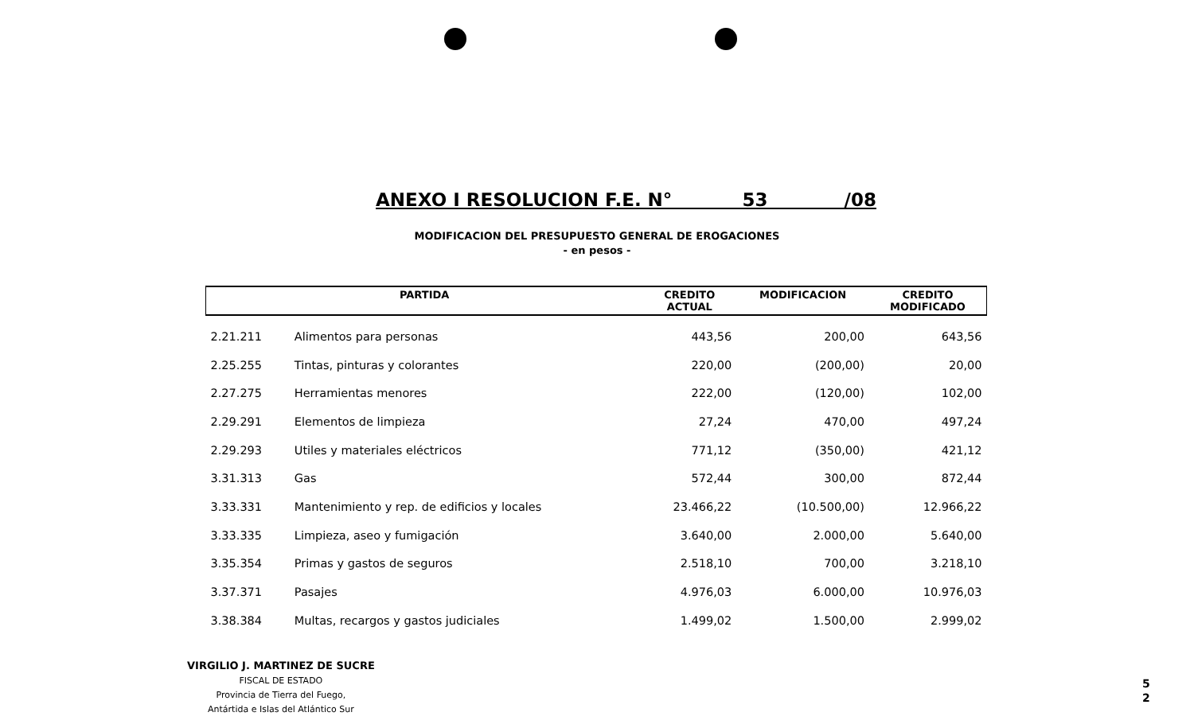ANEXO I RESOLUCION F.E. N° 53 /08
MODIFICACION DEL PRESUPUESTO GENERAL DE EROGACIONES
- en pesos -
| PARTIDA | | CREDITO ACTUAL | MODIFICACION | CREDITO MODIFICADO |
| --- | --- | --- | --- | --- |
| 2.21.211 | Alimentos para personas | 443,56 | 200,00 | 643,56 |
| 2.25.255 | Tintas, pinturas y colorantes | 220,00 | (200,00) | 20,00 |
| 2.27.275 | Herramientas menores | 222,00 | (120,00) | 102,00 |
| 2.29.291 | Elementos de limpieza | 27,24 | 470,00 | 497,24 |
| 2.29.293 | Utiles y materiales eléctricos | 771,12 | (350,00) | 421,12 |
| 3.31.313 | Gas | 572,44 | 300,00 | 872,44 |
| 3.33.331 | Mantenimiento y rep. de edificios y locales | 23.466,22 | (10.500,00) | 12.966,22 |
| 3.33.335 | Limpieza, aseo y fumigación | 3.640,00 | 2.000,00 | 5.640,00 |
| 3.35.354 | Primas y gastos de seguros | 2.518,10 | 700,00 | 3.218,10 |
| 3.37.371 | Pasajes | 4.976,03 | 6.000,00 | 10.976,03 |
| 3.38.384 | Multas, recargos y gastos judiciales | 1.499,02 | 1.500,00 | 2.999,02 |
VIRGILIO J. MARTINEZ DE SUCRE
FISCAL DE ESTADO
Provincia de Tierra del Fuego,
Antártida e Islas del Atlántico Sur
5
2